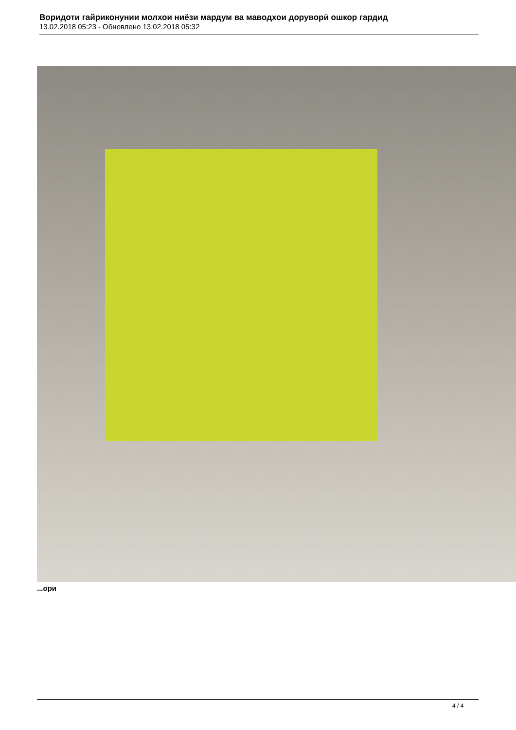Воридоти гайриконунии молхои ниёзи мардум ва маводхои доруворӣ ошкор гардид
13.02.2018 05:23 - Обновлено 13.02.2018 05:32
...ори
4 / 4